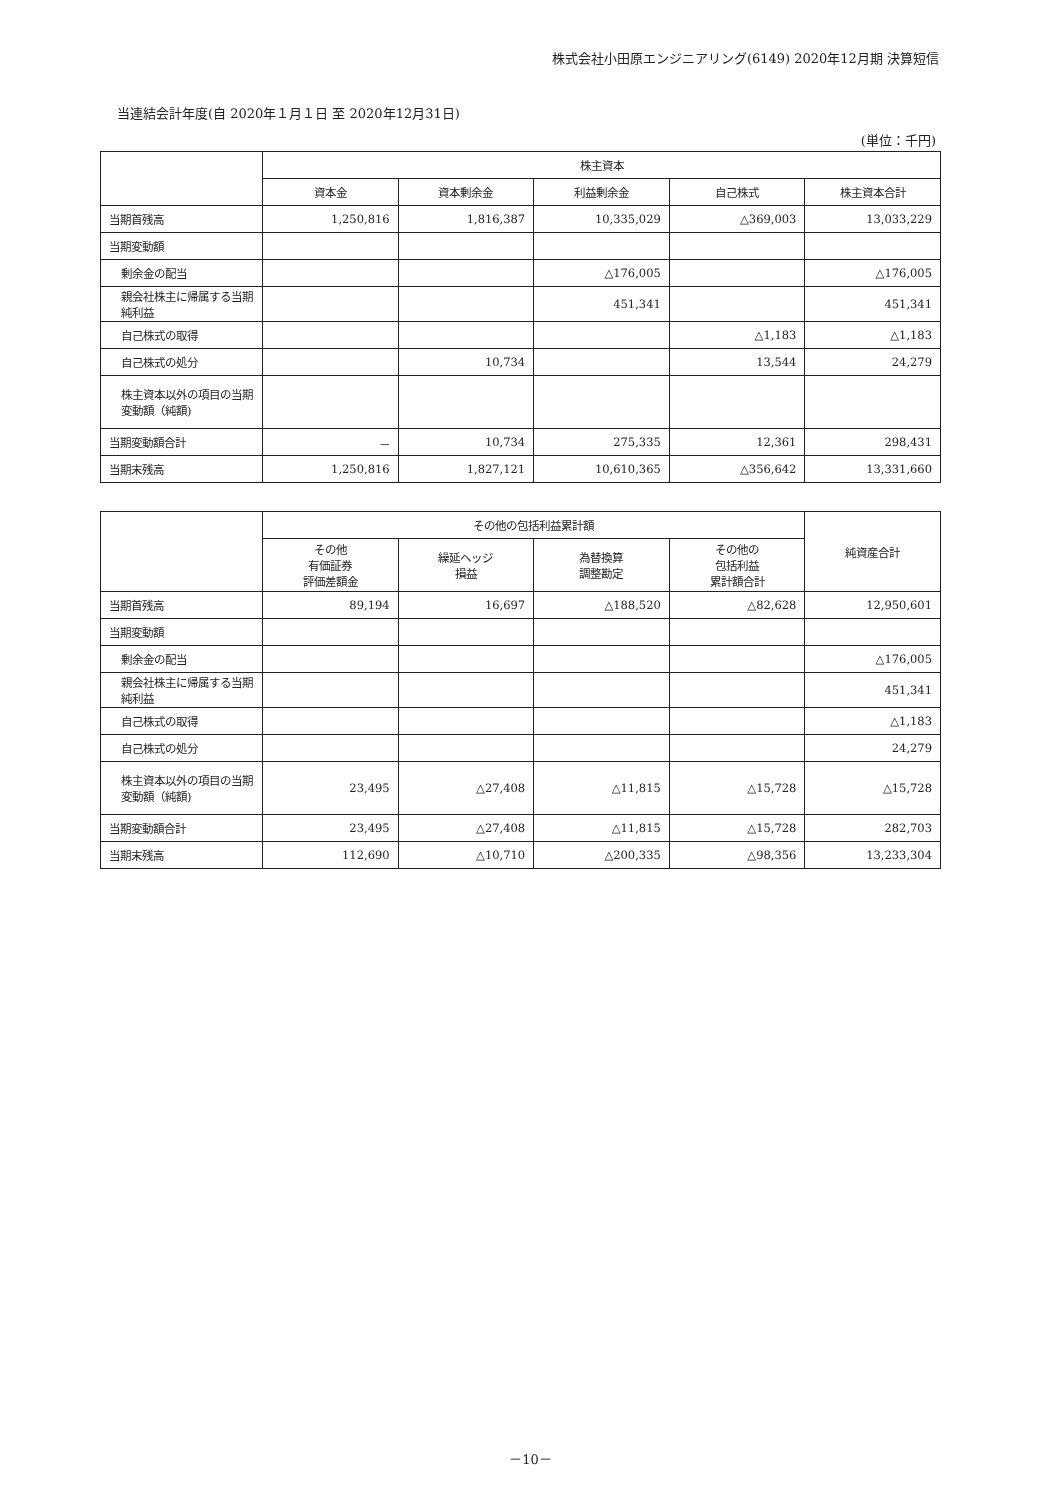株式会社小田原エンジニアリング(6149) 2020年12月期 決算短信
当連結会計年度(自 2020年１月１日 至 2020年12月31日)
(単位：千円)
| | 株主資本 | | | | |
| --- | --- | --- | --- | --- | --- |
| | 資本金 | 資本剰余金 | 利益剰余金 | 自己株式 | 株主資本合計 |
| 当期首残高 | 1,250,816 | 1,816,387 | 10,335,029 | △369,003 | 13,033,229 |
| 当期変動額 | | | | | |
| 剰余金の配当 | | | △176,005 | | △176,005 |
| 親会社株主に帰属する当期純利益 | | | 451,341 | | 451,341 |
| 自己株式の取得 | | | | △1,183 | △1,183 |
| 自己株式の処分 | | 10,734 | | 13,544 | 24,279 |
| 株主資本以外の項目の当期変動額（純額) | | | | | |
| 当期変動額合計 | － | 10,734 | 275,335 | 12,361 | 298,431 |
| 当期末残高 | 1,250,816 | 1,827,121 | 10,610,365 | △356,642 | 13,331,660 |
| | その他の包括利益累計額 | | | | 純資産合計 |
| --- | --- | --- | --- | --- | --- |
| | その他 有価証券 評価差額金 | 繰延ヘッジ 損益 | 為替換算 調整勘定 | その他の 包括利益 累計額合計 | |
| 当期首残高 | 89,194 | 16,697 | △188,520 | △82,628 | 12,950,601 |
| 当期変動額 | | | | | |
| 剰余金の配当 | | | | | △176,005 |
| 親会社株主に帰属する当期純利益 | | | | | 451,341 |
| 自己株式の取得 | | | | | △1,183 |
| 自己株式の処分 | | | | | 24,279 |
| 株主資本以外の項目の当期変動額（純額) | 23,495 | △27,408 | △11,815 | △15,728 | △15,728 |
| 当期変動額合計 | 23,495 | △27,408 | △11,815 | △15,728 | 282,703 |
| 当期末残高 | 112,690 | △10,710 | △200,335 | △98,356 | 13,233,304 |
－10－